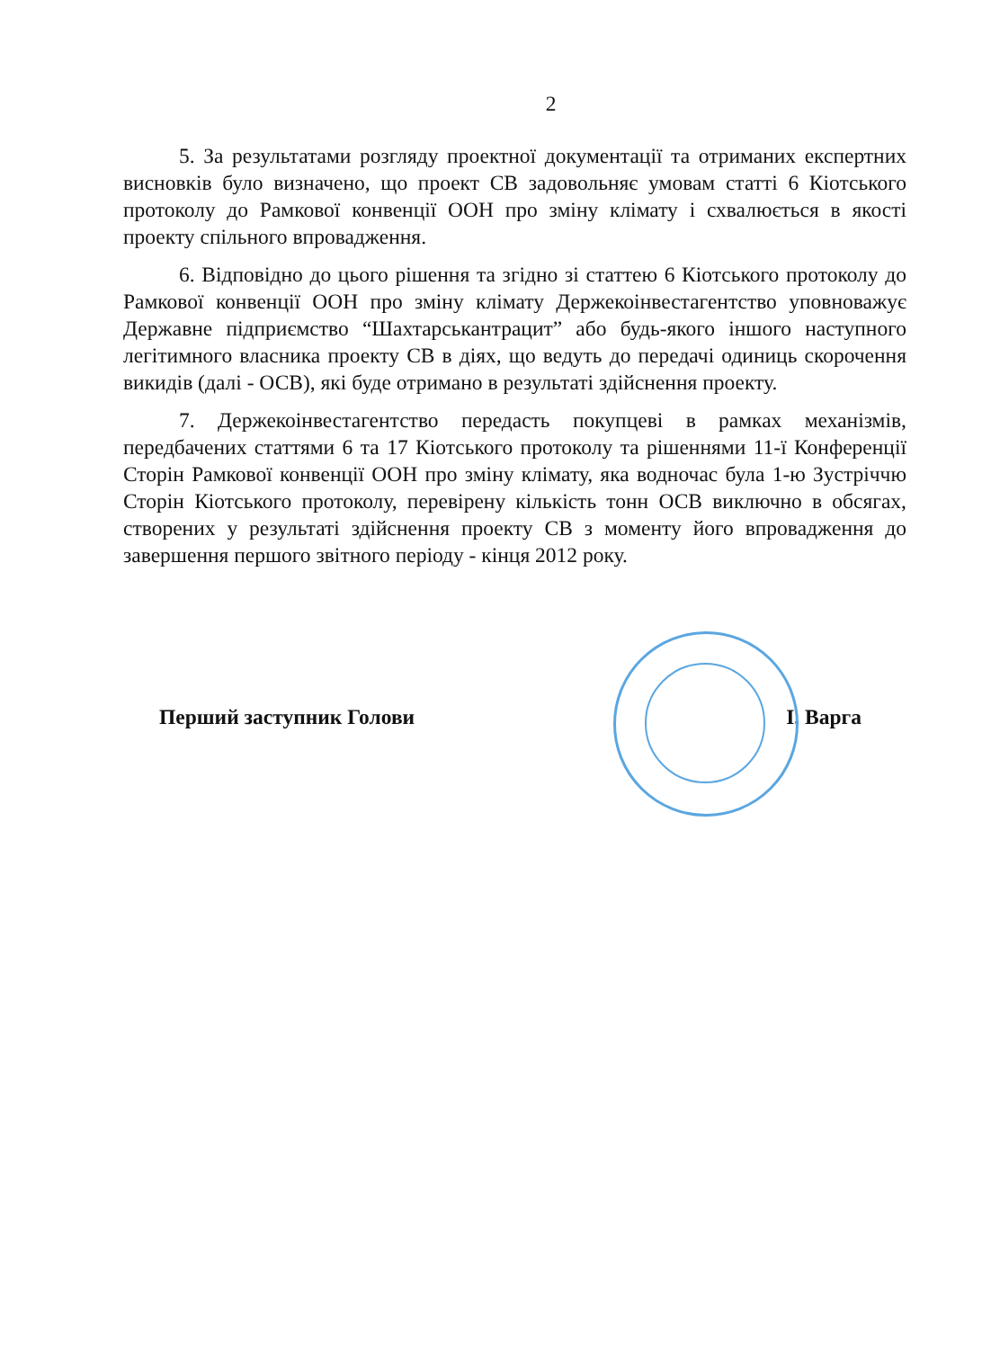2
5. За результатами розгляду проектної документації та отриманих експертних висновків було визначено, що проект СВ задовольняє умовам статті 6 Кіотського протоколу до Рамкової конвенції ООН про зміну клімату і схвалюється в якості проекту спільного впровадження.
6. Відповідно до цього рішення та згідно зі статтею 6 Кіотського протоколу до Рамкової конвенції ООН про зміну клімату Держекоінвестагентство уповноважує Державне підприємство “Шахтарськантрацит” або будь-якого іншого наступного легітимного власника проекту СВ в діях, що ведуть до передачі одиниць скорочення викидів (далі - ОСВ), які буде отримано в результаті здійснення проекту.
7. Держекоінвестагентство передасть покупцеві в рамках механізмів, передбачених статтями 6 та 17 Кіотського протоколу та рішеннями 11-ї Конференції Сторін Рамкової конвенції ООН про зміну клімату, яка водночас була 1-ю Зустріччю Сторін Кіотського протоколу, перевірену кількість тонн ОСВ виключно в обсягах, створених у результаті здійснення проекту СВ з моменту його впровадження до завершення першого звітного періоду - кінця 2012 року.
Перший заступник Голови І. Варга